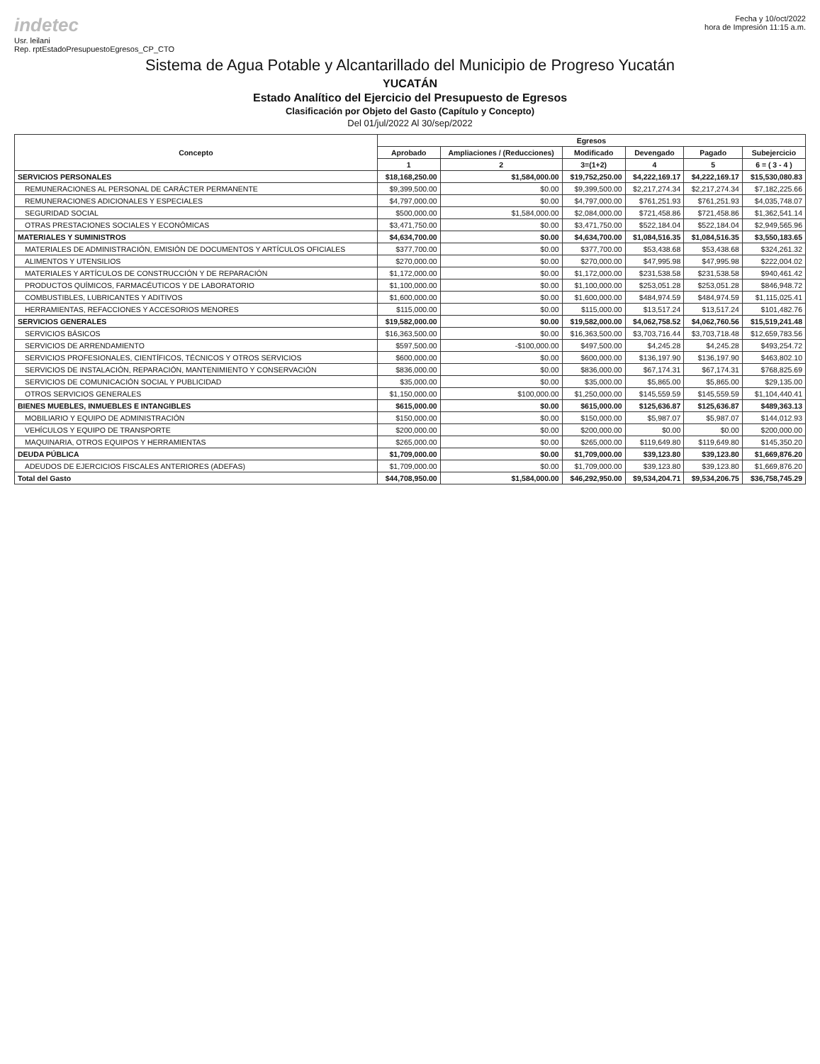indetec
Usr. leilani
Rep. rptEstadoPresupuestoEgresos_CP_CTO
Fecha y 10/oct/2022
hora de Impresión 11:15 a.m.
Sistema de Agua Potable y Alcantarillado del Municipio de Progreso Yucatán
YUCATÁN
Estado Analítico del Ejercicio del Presupuesto de Egresos
Clasificación por Objeto del Gasto (Capítulo y Concepto)
Del 01/jul/2022 Al 30/sep/2022
| Concepto | Egresos | | | | | |
| --- | --- | --- | --- | --- | --- | --- |
| | Aprobado | Ampliaciones / (Reducciones) | Modificado | Devengado | Pagado | Subejercicio |
| | 1 | 2 | 3=(1+2) | 4 | 5 | 6 = ( 3 - 4 ) |
| SERVICIOS PERSONALES | $18,168,250.00 | $1,584,000.00 | $19,752,250.00 | $4,222,169.17 | $4,222,169.17 | $15,530,080.83 |
| REMUNERACIONES AL PERSONAL DE CARÁCTER PERMANENTE | $9,399,500.00 | $0.00 | $9,399,500.00 | $2,217,274.34 | $2,217,274.34 | $7,182,225.66 |
| REMUNERACIONES ADICIONALES Y ESPECIALES | $4,797,000.00 | $0.00 | $4,797,000.00 | $761,251.93 | $761,251.93 | $4,035,748.07 |
| SEGURIDAD SOCIAL | $500,000.00 | $1,584,000.00 | $2,084,000.00 | $721,458.86 | $721,458.86 | $1,362,541.14 |
| OTRAS PRESTACIONES SOCIALES Y ECONÓMICAS | $3,471,750.00 | $0.00 | $3,471,750.00 | $522,184.04 | $522,184.04 | $2,949,565.96 |
| MATERIALES Y SUMINISTROS | $4,634,700.00 | $0.00 | $4,634,700.00 | $1,084,516.35 | $1,084,516.35 | $3,550,183.65 |
| MATERIALES DE ADMINISTRACIÓN, EMISIÓN DE DOCUMENTOS Y ARTÍCULOS OFICIALES | $377,700.00 | $0.00 | $377,700.00 | $53,438.68 | $53,438.68 | $324,261.32 |
| ALIMENTOS Y UTENSILIOS | $270,000.00 | $0.00 | $270,000.00 | $47,995.98 | $47,995.98 | $222,004.02 |
| MATERIALES Y ARTÍCULOS DE CONSTRUCCIÓN Y DE REPARACIÓN | $1,172,000.00 | $0.00 | $1,172,000.00 | $231,538.58 | $231,538.58 | $940,461.42 |
| PRODUCTOS QUÍMICOS, FARMACÉUTICOS Y DE LABORATORIO | $1,100,000.00 | $0.00 | $1,100,000.00 | $253,051.28 | $253,051.28 | $846,948.72 |
| COMBUSTIBLES, LUBRICANTES Y ADITIVOS | $1,600,000.00 | $0.00 | $1,600,000.00 | $484,974.59 | $484,974.59 | $1,115,025.41 |
| HERRAMIENTAS, REFACCIONES Y ACCESORIOS MENORES | $115,000.00 | $0.00 | $115,000.00 | $13,517.24 | $13,517.24 | $101,482.76 |
| SERVICIOS GENERALES | $19,582,000.00 | $0.00 | $19,582,000.00 | $4,062,758.52 | $4,062,760.56 | $15,519,241.48 |
| SERVICIOS BÁSICOS | $16,363,500.00 | $0.00 | $16,363,500.00 | $3,703,716.44 | $3,703,718.48 | $12,659,783.56 |
| SERVICIOS DE ARRENDAMIENTO | $597,500.00 | -$100,000.00 | $497,500.00 | $4,245.28 | $4,245.28 | $493,254.72 |
| SERVICIOS PROFESIONALES, CIENTÍFICOS, TÉCNICOS Y OTROS SERVICIOS | $600,000.00 | $0.00 | $600,000.00 | $136,197.90 | $136,197.90 | $463,802.10 |
| SERVICIOS DE INSTALACIÓN, REPARACIÓN, MANTENIMIENTO Y CONSERVACIÓN | $836,000.00 | $0.00 | $836,000.00 | $67,174.31 | $67,174.31 | $768,825.69 |
| SERVICIOS DE COMUNICACIÓN SOCIAL Y PUBLICIDAD | $35,000.00 | $0.00 | $35,000.00 | $5,865.00 | $5,865.00 | $29,135.00 |
| OTROS SERVICIOS GENERALES | $1,150,000.00 | $100,000.00 | $1,250,000.00 | $145,559.59 | $145,559.59 | $1,104,440.41 |
| BIENES MUEBLES, INMUEBLES E INTANGIBLES | $615,000.00 | $0.00 | $615,000.00 | $125,636.87 | $125,636.87 | $489,363.13 |
| MOBILIARIO Y EQUIPO DE ADMINISTRACIÓN | $150,000.00 | $0.00 | $150,000.00 | $5,987.07 | $5,987.07 | $144,012.93 |
| VEHÍCULOS Y EQUIPO DE TRANSPORTE | $200,000.00 | $0.00 | $200,000.00 | $0.00 | $0.00 | $200,000.00 |
| MAQUINARIA, OTROS EQUIPOS Y HERRAMIENTAS | $265,000.00 | $0.00 | $265,000.00 | $119,649.80 | $119,649.80 | $145,350.20 |
| DEUDA PÚBLICA | $1,709,000.00 | $0.00 | $1,709,000.00 | $39,123.80 | $39,123.80 | $1,669,876.20 |
| ADEUDOS DE EJERCICIOS FISCALES ANTERIORES (ADEFAS) | $1,709,000.00 | $0.00 | $1,709,000.00 | $39,123.80 | $39,123.80 | $1,669,876.20 |
| Total del Gasto | $44,708,950.00 | $1,584,000.00 | $46,292,950.00 | $9,534,204.71 | $9,534,206.75 | $36,758,745.29 |